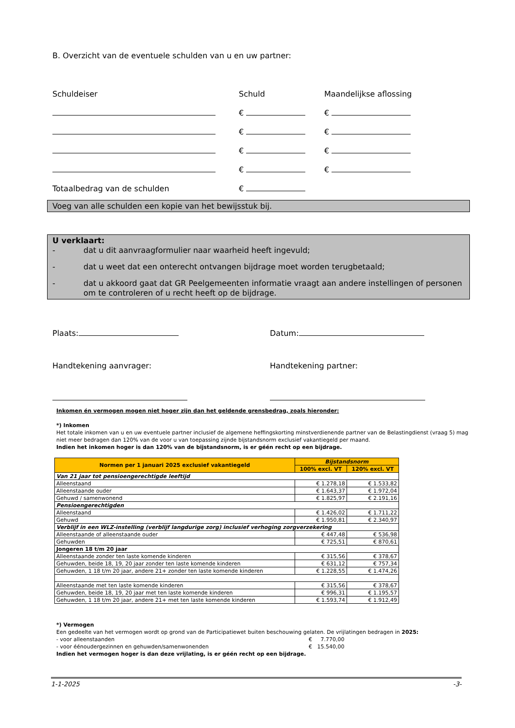B. Overzicht van de eventuele schulden van u en uw partner:
Schuldeiser Schuld Maandelijkse aflossing
€ €
€ €
€ €
€ €
Totaalbedrag van de schulden €
Voeg van alle schulden een kopie van het bewijsstuk bij.
U verklaart:
- dat u dit aanvraagformulier naar waarheid heeft ingevuld;
- dat u weet dat een onterecht ontvangen bijdrage moet worden terugbetaald;
- dat u akkoord gaat dat GR Peelgemeenten informatie vraagt aan andere instellingen of personen om te controleren of u recht heeft op de bijdrage.
Plaats: Datum:
Handtekening aanvrager: Handtekening partner:
Inkomen én vermogen mogen niet hoger zijn dan het geldende grensbedrag, zoals hieronder:
*) Inkomen
Het totale inkomen van u en uw eventuele partner inclusief de algemene heffingskorting minstverdienende partner van de Belastingdienst (vraag 5) mag niet meer bedragen dan 120% van de voor u van toepassing zijnde bijstandsnorm exclusief vakantiegeld per maand.
Indien het inkomen hoger is dan 120% van de bijstandsnorm, is er géén recht op een bijdrage.
| Normen per 1 januari 2025 exclusief vakantiegeld | Bijstandsnorm | |
| --- | --- | --- |
| | 100% excl. VT | 120% excl. VT |
| Van 21 jaar tot pensioengerechtigde leeftijd | | |
| Alleenstaand | € 1.278,18 | € 1.533,82 |
| Alleenstaande ouder | € 1.643,37 | € 1.972,04 |
| Gehuwd / samenwonend | € 1.825,97 | € 2.191,16 |
| Pensioengerechtigden | | |
| Alleenstaand | € 1.426,02 | € 1.711,22 |
| Gehuwd | € 1.950,81 | € 2.340,97 |
| Verblijf in een WLZ-instelling (verblijf langdurige zorg) inclusief verhoging zorgverzekering | | |
| Alleenstaande of alleenstaande ouder | € 447,48 | € 536,98 |
| Gehuwden | € 725,51 | € 870,61 |
| Jongeren 18 t/m 20 jaar | | |
| Alleenstaande zonder ten laste komende kinderen | € 315,56 | € 378,67 |
| Gehuwden, beide 18, 19, 20 jaar zonder ten laste komende kinderen | € 631,12 | € 757,34 |
| Gehuwden, 1 18 t/m 20 jaar, andere 21+ zonder ten laste komende kinderen | € 1.228,55 | € 1.474,26 |
| Alleenstaande met ten laste komende kinderen | € 315,56 | € 378,67 |
| Gehuwden, beide 18, 19, 20 jaar met ten laste komende kinderen | € 996,31 | € 1.195,57 |
| Gehuwden, 1 18 t/m 20 jaar, andere 21+ met ten laste komende kinderen | € 1.593,74 | € 1.912,49 |
*) Vermogen
Een gedeelte van het vermogen wordt op grond van de Participatiewet buiten beschouwing gelaten. De vrijlatingen bedragen in 2025:
- voor alleenstaanden € 7.770,00
- voor éénoudergezinnen en gehuwden/samenwonenden € 15.540,00
Indien het vermogen hoger is dan deze vrijlating, is er géén recht op een bijdrage.
1-1-2025 -3-